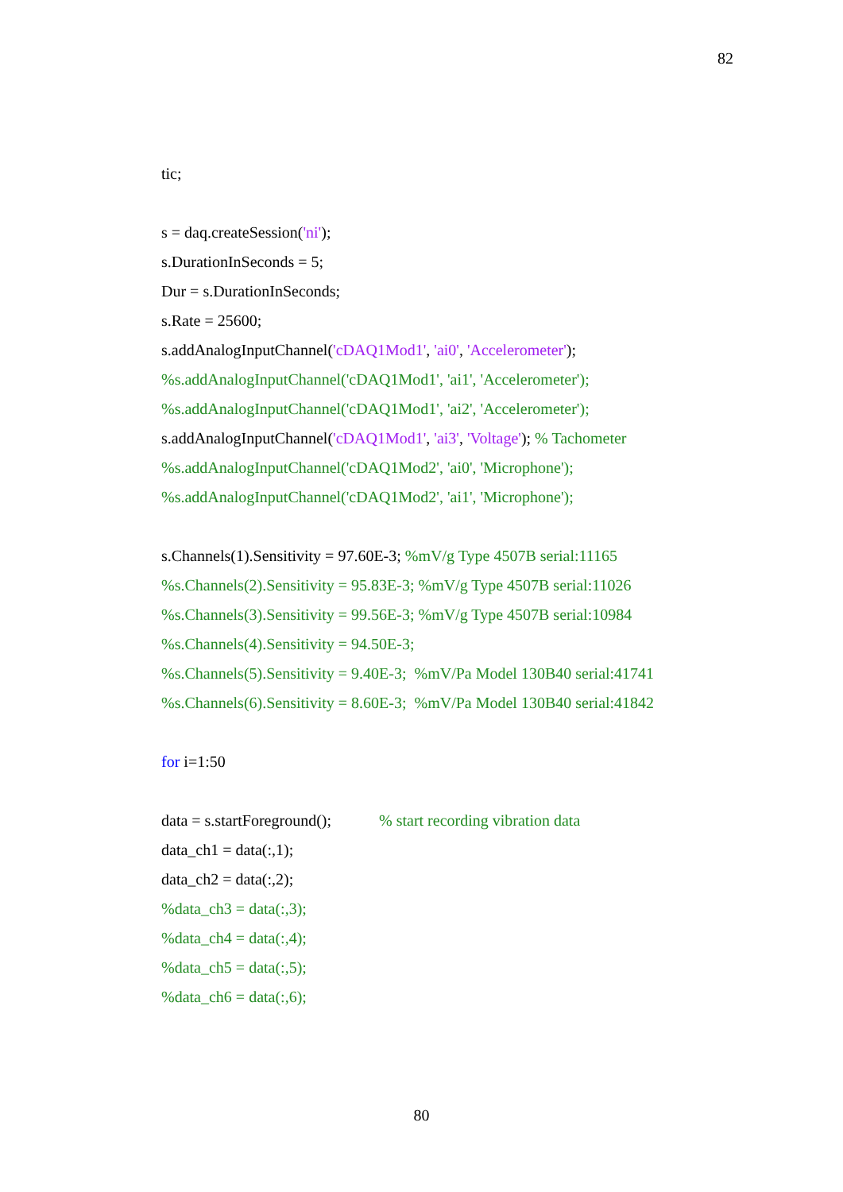82
tic;
s = daq.createSession('ni');
s.DurationInSeconds = 5;
Dur = s.DurationInSeconds;
s.Rate = 25600;
s.addAnalogInputChannel('cDAQ1Mod1', 'ai0', 'Accelerometer');
%s.addAnalogInputChannel('cDAQ1Mod1', 'ai1', 'Accelerometer');
%s.addAnalogInputChannel('cDAQ1Mod1', 'ai2', 'Accelerometer');
s.addAnalogInputChannel('cDAQ1Mod1', 'ai3', 'Voltage'); % Tachometer
%s.addAnalogInputChannel('cDAQ1Mod2', 'ai0', 'Microphone');
%s.addAnalogInputChannel('cDAQ1Mod2', 'ai1', 'Microphone');
s.Channels(1).Sensitivity = 97.60E-3; %mV/g Type 4507B serial:11165
%s.Channels(2).Sensitivity = 95.83E-3; %mV/g Type 4507B serial:11026
%s.Channels(3).Sensitivity = 99.56E-3; %mV/g Type 4507B serial:10984
%s.Channels(4).Sensitivity = 94.50E-3;
%s.Channels(5).Sensitivity = 9.40E-3; %mV/Pa Model 130B40 serial:41741
%s.Channels(6).Sensitivity = 8.60E-3; %mV/Pa Model 130B40 serial:41842
for i=1:50
data = s.startForeground(); % start recording vibration data
data_ch1 = data(:,1);
data_ch2 = data(:,2);
%data_ch3 = data(:,3);
%data_ch4 = data(:,4);
%data_ch5 = data(:,5);
%data_ch6 = data(:,6);
80